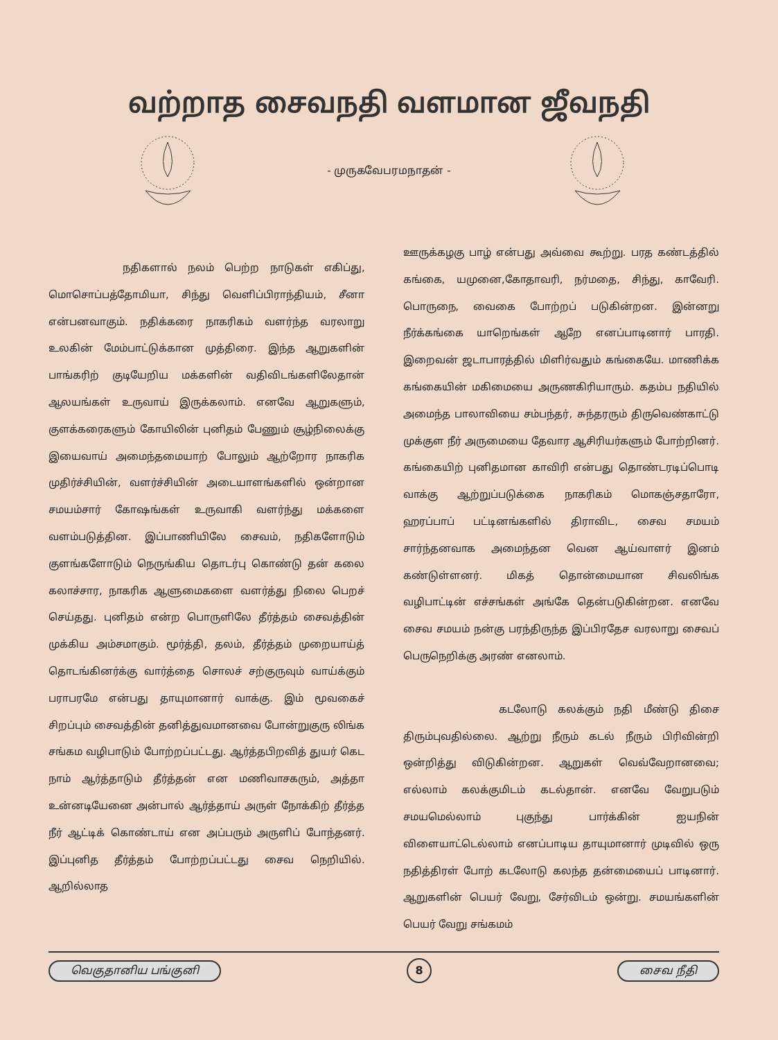வற்றாத சைவநதி வளமான ஜீவநதி
- முருகவேபரமநாதன் -
நதிகளால் நலம் பெற்ற நாடுகள் எகிப்து, மொசொப்பத்தோமியா, சிந்து வெளிப்பிராந்தியம், சீனா என்பனவாகும். நதிக்கரை நாகரிகம் வளர்ந்த வரலாறு உலகின் மேம்பாட்டுக்கான முத்திரை. இந்த ஆறுகளின் பாங்கரிற் குடியேறிய மக்களின் வதிவிடங்களிலேதான் ஆலயங்கள் உருவாய் இருக்கலாம். எனவே ஆறுகளும், குளக்கரைகளும் கோயிலின் புனிதம் பேணும் சூழ்நிலைக்கு இயைவாய் அமைந்தமையாற் போலும் ஆற்றோர நாகரிக முதிர்ச்சியின், வளர்ச்சியின் அடையாளங்களில் ஒன்றான சமயம்சார் கோஷங்கள் உருவாகி வளர்ந்து மக்களை வளம்படுத்தின. இப்பாணியிலே சைவம், நதிகளோடும் குளங்களோடும் நெருங்கிய தொடர்பு கொண்டு தன் கலை கலாச்சார, நாகரிக ஆளுமைகளை வளர்த்து நிலை பெறச் செய்தது. புனிதம் என்ற பொருளிலே தீர்த்தம் சைவத்தின் முக்கிய அம்சமாகும். மூர்த்தி, தலம், தீர்த்தம் முறையாய்த் தொடங்கினர்க்கு வார்த்தை சொலச் சற்குருவும் வாய்க்கும் பராபரமே என்பது தாயுமானார் வாக்கு. இம் மூவகைச் சிறப்பும் சைவத்தின் தனித்துவமானவை போன்றுகுரு லிங்க சங்கம வழிபாடும் போற்றப்பட்டது. ஆர்த்தபிறவித் துயர் கெட நாம் ஆர்த்தாடும் தீர்த்தன் என மணிவாசகரும், அத்தா உன்னடியேனை அன்பால் ஆர்த்தாய் அருள் நோக்கிற் தீர்த்த நீர் ஆட்டிக் கொண்டாய் என அப்பரும் அருளிப் போந்தனர். இப்புனித தீர்த்தம் போற்றப்பட்டது சைவ நெறியில். ஆறில்லாத
ஊருக்கழகு பாழ் என்பது அவ்வை கூற்று. பரத கண்டத்தில் கங்கை, யமுனை,கோதாவரி, நர்மதை, சிந்து, காவேரி. பொருநை, வைகை போற்றப் படுகின்றன. இன்னறு நீர்க்கங்கை யாறெங்கள் ஆறே எனப்பாடினார் பாரதி. இறைவன் ஜடாபாரத்தில் மிளிர்வதும் கங்கையே. மாணிக்க கங்கையின் மகிமையை அருணகிரியாரும். கதம்ப நதியில் அமைந்த பாலாவியை சம்பந்தர், சுந்தரரும் திருவெண்காட்டு முக்குள நீர் அருமையை தேவார ஆசிரியர்களும் போற்றினர். கங்கையிற் புனிதமான காவிரி என்பது தொண்டரடிப்பொடி வாக்கு ஆற்றுப்படுக்கை நாகரிகம் மொகஞ்சதாரோ, ஹரப்பாப் பட்டினங்களில் திராவிட, சைவ சமயம் சார்ந்தனவாக அமைந்தன வென ஆய்வாளர் இனம் கண்டுள்ளனர். மிகத் தொன்மையான சிவலிங்க வழிபாட்டின் எச்சங்கள் அங்கே தென்படுகின்றன. எனவே சைவ சமயம் நன்கு பரந்திருந்த இப்பிரதேச வரலாறு சைவப் பெருநெறிக்கு அரண் எனலாம்.
கடலோடு கலக்கும் நதி மீண்டு திசை திரும்புவதில்லை. ஆற்று நீரும் கடல் நீரும் பிரிவின்றி ஒன்றித்து விடுகின்றன. ஆறுகள் வெவ்வேறானவை; எல்லாம் கலக்குமிடம் கடல்தான். எனவே வேறுபடும் சமயமெல்லாம் புகுந்து பார்க்கின் ஐயநின் விளையாட்டெல்லாம் எனப்பாடிய தாயுமானார் முடிவில் ஒரு நதித்திரள் போற் கடலோடு கலந்த தன்மையைப் பாடினார். ஆறுகளின் பெயர் வேறு, சேர்விடம் ஒன்று. சமயங்களின் பெயர் வேறு சங்கமம்
வெகுதானிய பங்குனி 8 சைவ நீதி